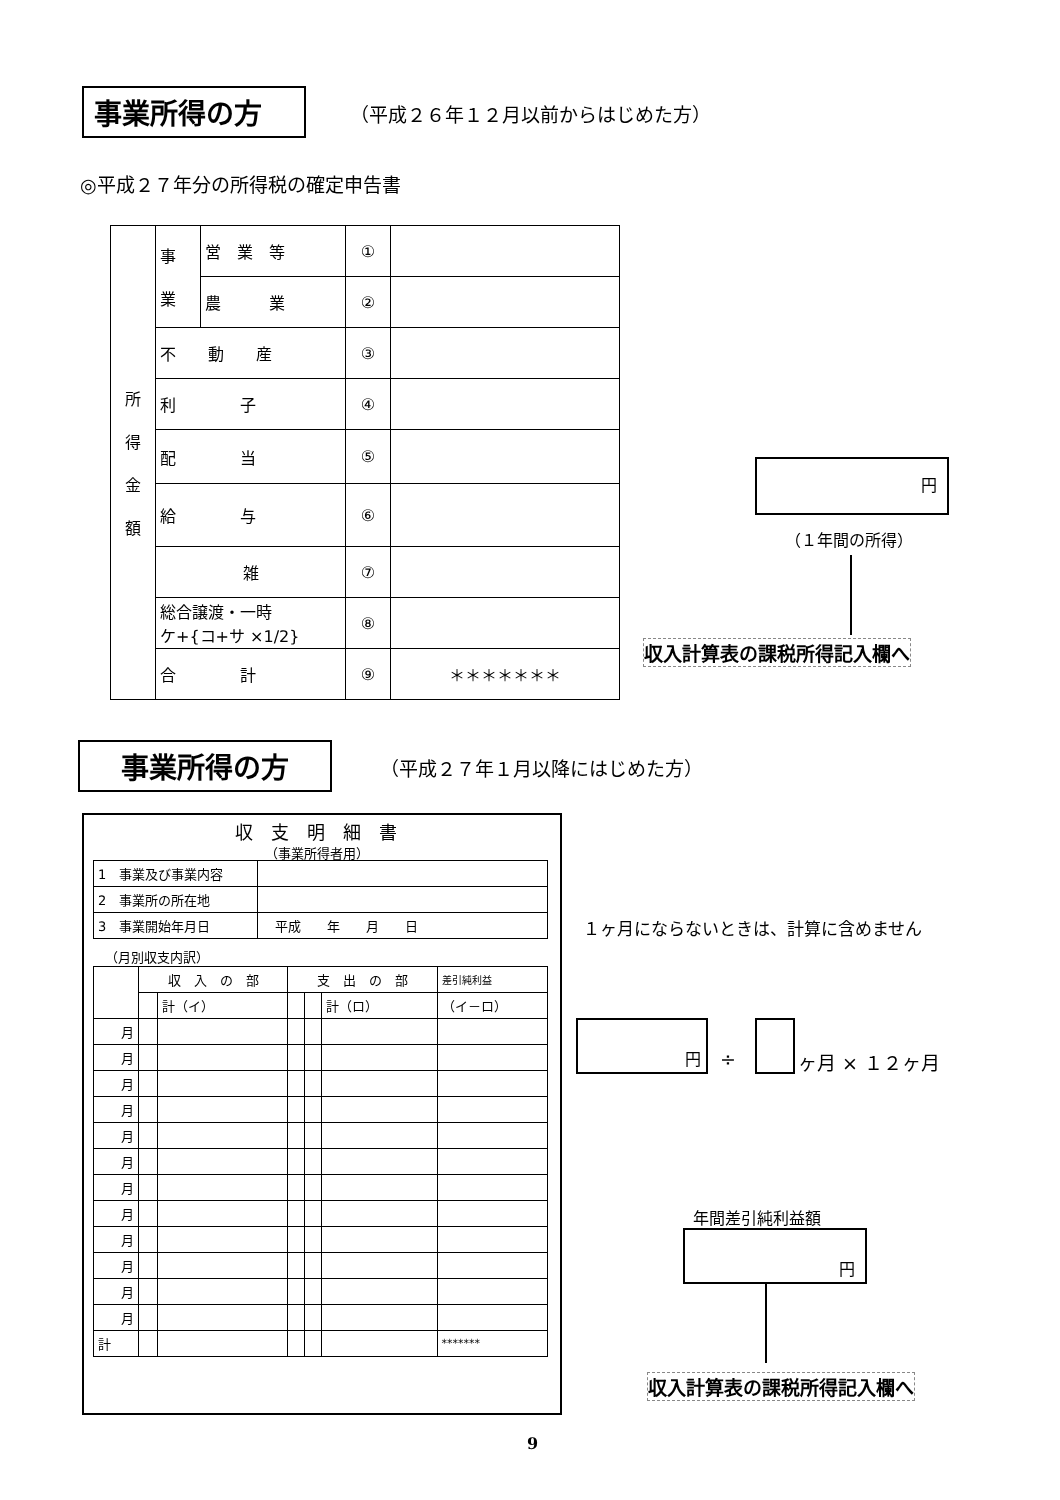事業所得の方
（平成２６年１２月以前からはじめた方）
◎平成２７年分の所得税の確定申告書
| 所 得 金 額 | 事 業 | 営 業 等 | ① | |
| | | 農 業 | ② | |
| | 不 動 産 | | ③ | |
| | 利 子 | | ④ | |
| | 配 当 | | ⑤ | |
| | 給 与 | | ⑥ | |
| | 雑 | | ⑦ | |
| | 総合譲渡・一時 ケ+{コ+サ ×1/2} | | ⑧ | |
| | 合 計 | | ⑨ | ＊＊＊＊＊＊＊ |
円
（１年間の所得）
収入計算表の課税所得記入欄へ
事業所得の方 （平成２７年１月以降にはじめた方）
収　支　明　細　書
（事業所得者用）
| 1 事業及び事業内容 | |
| 2 事業所の所在地 | |
| 3 事業開始年月日 | 平成 年 月 日 |
（月別収支内訳）
| | 収 入 の 部 | | 支 出 の 部 | | | 差引純利益 |
| | | 計（イ） | | | 計（ロ） | （イ－ロ） |
| 月 | | | | | | |
| 月 | | | | | | |
| 月 | | | | | | |
| 月 | | | | | | |
| 月 | | | | | | |
| 月 | | | | | | |
| 月 | | | | | | |
| 月 | | | | | | |
| 月 | | | | | | |
| 月 | | | | | | |
| 月 | | | | | | |
| 月 | | | | | | |
| 計 | | | | | | ******* |
１ヶ月にならないときは、計算に含めません
円
÷ ヶ月 × １２ヶ月
年間差引純利益額
円
収入計算表の課税所得記入欄へ
9